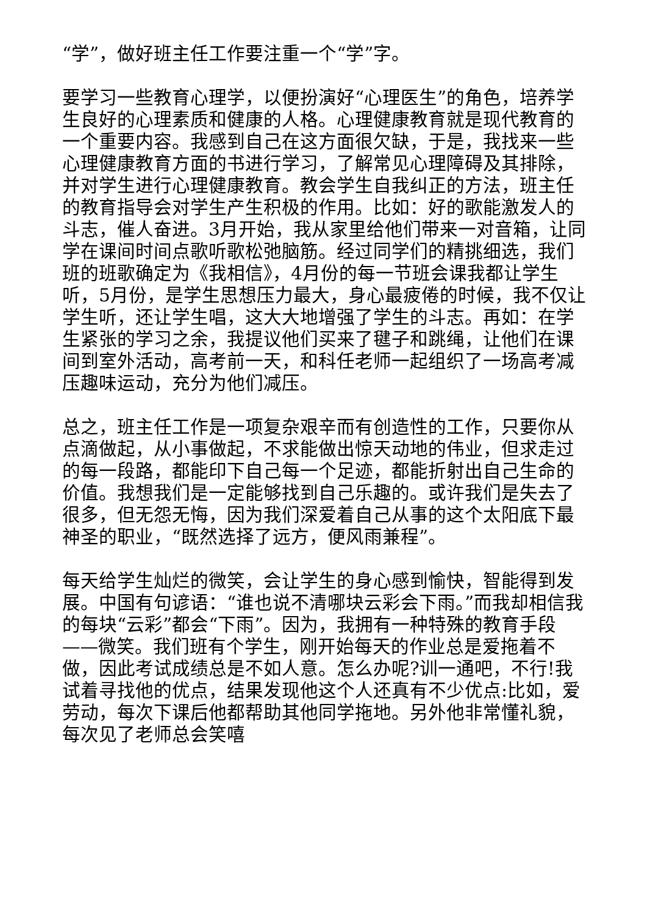“学”，做好班主任工作要注重一个“学”字。
要学习一些教育心理学，以便扮演好“心理医生”的角色，培养学生良好的心理素质和健康的人格。心理健康教育就是现代教育的一个重要内容。我感到自己在这方面很欠缺，于是，我找来一些心理健康教育方面的书进行学习，了解常见心理障碍及其排除，并对学生进行心理健康教育。教会学生自我纠正的方法，班主任的教育指导会对学生产生积极的作用。比如：好的歌能激发人的斗志，催人奋进。3月开始，我从家里给他们带来一对音箱，让同学在课间时间点歌听歌松弛脑筋。经过同学们的精挑细选，我们班的班歌确定为《我相信》，4月份的每一节班会课我都让学生听，5月份，是学生思想压力最大，身心最疲倦的时候，我不仅让学生听，还让学生唱，这大大地增强了学生的斗志。再如：在学生紧张的学习之余，我提议他们买来了毽子和跳绳，让他们在课间到室外活动，高考前一天，和科任老师一起组织了一场高考减压趣味运动，充分为他们减压。
总之，班主任工作是一项复杂艰辛而有创造性的工作，只要你从点滴做起，从小事做起，不求能做出惊天动地的伟业，但求走过的每一段路，都能印下自己每一个足迹，都能折射出自己生命的价值。我想我们是一定能够找到自己乐趣的。或许我们是失去了很多，但无怨无悔，因为我们深爱着自己从事的这个太阳底下最神圣的职业，“既然选择了远方，便风雨兼程”。
每天给学生灿烂的微笑，会让学生的身心感到愉快，智能得到发展。中国有句谚语：“谁也说不清哪块云彩会下雨。”而我却相信我的每块“云彩”都会“下雨”。因为，我拥有一种特殊的教育手段——微笑。我们班有个学生，刚开始每天的作业总是爱拖着不做，因此考试成绩总是不如人意。怎么办呢?训一通吧，不行!我试着寻找他的优点，结果发现他这个人还真有不少优点:比如，爱劳动，每次下课后他都帮助其他同学拖地。另外他非常懂礼貌，每次见了老师总会笑嘻